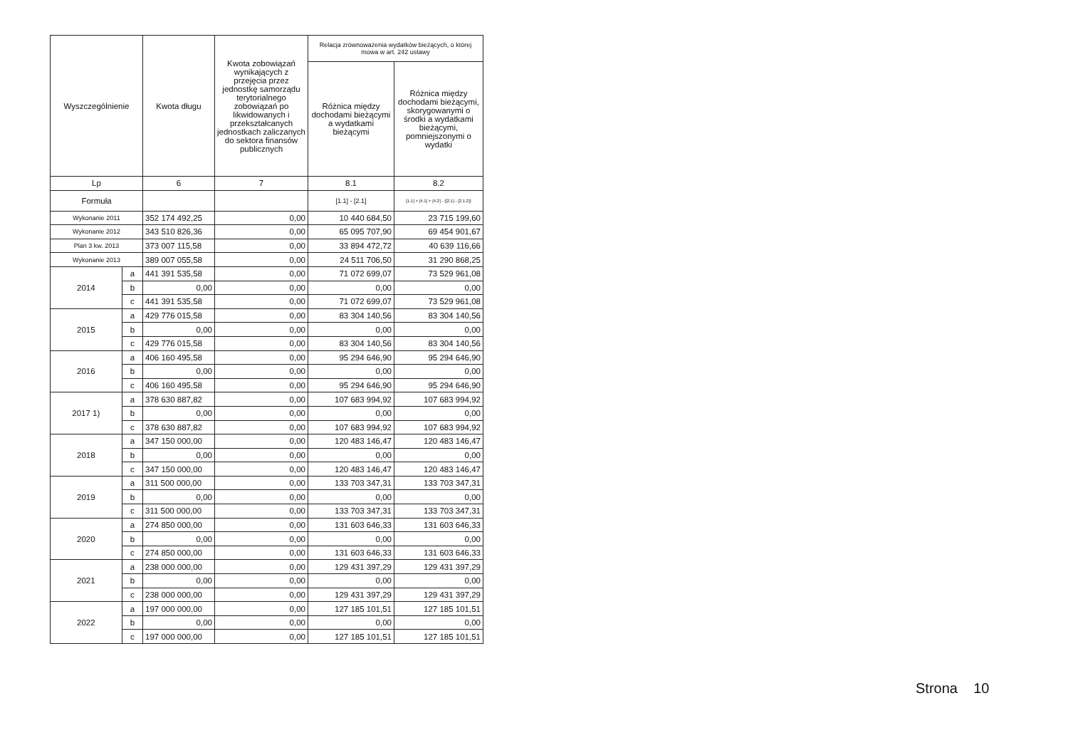| Wyszczególnienie | | Kwota długu | Kwota zobowiązań wynikających z przejęcia przez jednostkę samorządu terytorialnego zobowiązań po likwidowanych i przekształcanych jednostkach zaliczanych do sektora finansów publicznych | Relacja zrównoważenia wydatków bieżących, o której mowa w art. 242 ustawy | |
| --- | --- | --- | --- | --- | --- |
| | | | | Różnica między dochodami bieżącymi a wydatkami bieżącymi | Różnica między dochodami bieżącymi, skorygowanymi o środki a wydatkami bieżącymi, pomniejszonymi o wydatki |
| Lp | | 6 | 7 | 8.1 | 8.2 |
| Formuła | | | | [1.1] - [2.1] | [1.1] + [4.1] + [4.2] - ([2.1] - [2.1.2]) |
| Wykonanie 2011 | | 352 174 492,25 | 0,00 | 10 440 684,50 | 23 715 199,60 |
| Wykonanie 2012 | | 343 510 826,36 | 0,00 | 65 095 707,90 | 69 454 901,67 |
| Plan 3 kw. 2013 | | 373 007 115,58 | 0,00 | 33 894 472,72 | 40 639 116,66 |
| Wykonanie 2013 | | 389 007 055,58 | 0,00 | 24 511 706,50 | 31 290 868,25 |
| 2014 | a | 441 391 535,58 | 0,00 | 71 072 699,07 | 73 529 961,08 |
| | b | 0,00 | 0,00 | 0,00 | 0,00 |
| | c | 441 391 535,58 | 0,00 | 71 072 699,07 | 73 529 961,08 |
| 2015 | a | 429 776 015,58 | 0,00 | 83 304 140,56 | 83 304 140,56 |
| | b | 0,00 | 0,00 | 0,00 | 0,00 |
| | c | 429 776 015,58 | 0,00 | 83 304 140,56 | 83 304 140,56 |
| 2016 | a | 406 160 495,58 | 0,00 | 95 294 646,90 | 95 294 646,90 |
| | b | 0,00 | 0,00 | 0,00 | 0,00 |
| | c | 406 160 495,58 | 0,00 | 95 294 646,90 | 95 294 646,90 |
| 2017 1) | a | 378 630 887,82 | 0,00 | 107 683 994,92 | 107 683 994,92 |
| | b | 0,00 | 0,00 | 0,00 | 0,00 |
| | c | 378 630 887,82 | 0,00 | 107 683 994,92 | 107 683 994,92 |
| 2018 | a | 347 150 000,00 | 0,00 | 120 483 146,47 | 120 483 146,47 |
| | b | 0,00 | 0,00 | 0,00 | 0,00 |
| | c | 347 150 000,00 | 0,00 | 120 483 146,47 | 120 483 146,47 |
| 2019 | a | 311 500 000,00 | 0,00 | 133 703 347,31 | 133 703 347,31 |
| | b | 0,00 | 0,00 | 0,00 | 0,00 |
| | c | 311 500 000,00 | 0,00 | 133 703 347,31 | 133 703 347,31 |
| 2020 | a | 274 850 000,00 | 0,00 | 131 603 646,33 | 131 603 646,33 |
| | b | 0,00 | 0,00 | 0,00 | 0,00 |
| | c | 274 850 000,00 | 0,00 | 131 603 646,33 | 131 603 646,33 |
| 2021 | a | 238 000 000,00 | 0,00 | 129 431 397,29 | 129 431 397,29 |
| | b | 0,00 | 0,00 | 0,00 | 0,00 |
| | c | 238 000 000,00 | 0,00 | 129 431 397,29 | 129 431 397,29 |
| 2022 | a | 197 000 000,00 | 0,00 | 127 185 101,51 | 127 185 101,51 |
| | b | 0,00 | 0,00 | 0,00 | 0,00 |
| | c | 197 000 000,00 | 0,00 | 127 185 101,51 | 127 185 101,51 |
Strona 10